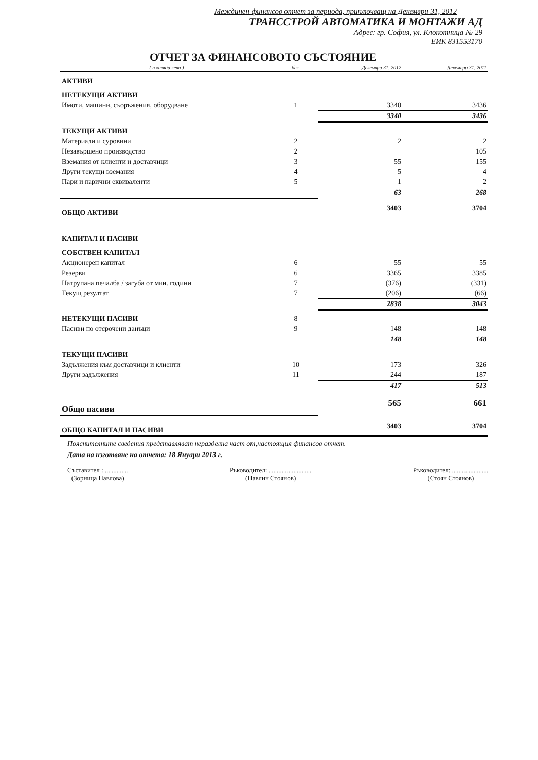Междинен финансов отчет за периода, приключващ на Декември 31, 2012
ТРАНССТРОЙ АВТОМАТИКА И МОНТАЖИ АД
Адрес: гр. София, ул. Клокотница № 29
ЕИК 831553170
ОТЧЕТ ЗА ФИНАНСОВОТО СЪСТОЯНИЕ
| ( в хиляди лева ) | бел. | Декември 31, 2012 | Декември 31, 2011 |
| --- | --- | --- | --- |
| АКТИВИ | | | |
| НЕТЕКУЩИ АКТИВИ | | | |
| Имоти, машини, съоръжения, оборудване | 1 | 3340 | 3436 |
| | | 3340 | 3436 |
| ТЕКУЩИ АКТИВИ | | | |
| Материали и суровини | 2 | 2 | 2 |
| Незавършено производство | 2 | | 105 |
| Вземания от клиенти и доставчици | 3 | 55 | 155 |
| Други текущи вземания | 4 | 5 | 4 |
| Пари и парични еквиваленти | 5 | 1 | 2 |
| | | 63 | 268 |
| ОБЩО АКТИВИ | | 3403 | 3704 |
| КАПИТАЛ И ПАСИВИ | | | |
| СОБСТВЕН КАПИТАЛ | | | |
| Акционерен капитал | 6 | 55 | 55 |
| Резерви | 6 | 3365 | 3385 |
| Натрупана печалба / загуба от мин. години | 7 | (376) | (331) |
| Текущ резултат | 7 | (206) | (66) |
| | | 2838 | 3043 |
| НЕТЕКУЩИ ПАСИВИ | 8 | | |
| Пасиви по отсрочени данъци | 9 | 148 | 148 |
| | | 148 | 148 |
| ТЕКУЩИ ПАСИВИ | | | |
| Задължения към доставчици и клиенти | 10 | 173 | 326 |
| Други задължения | 11 | 244 | 187 |
| | | 417 | 513 |
| Общо пасиви | | 565 | 661 |
| ОБЩО КАПИТАЛ И ПАСИВИ | | 3403 | 3704 |
Пояснителните сведения представляват неразделна част от,настоящия финансов отчет.
Дата на изготвяне на отчета: 18 Януари 2013 г.
Съставител : ..............
(Зорница Павлова)
Ръководител: ..........................
(Павлин Стоянов)
Ръководител: ......................
(Стоян Стоянов)